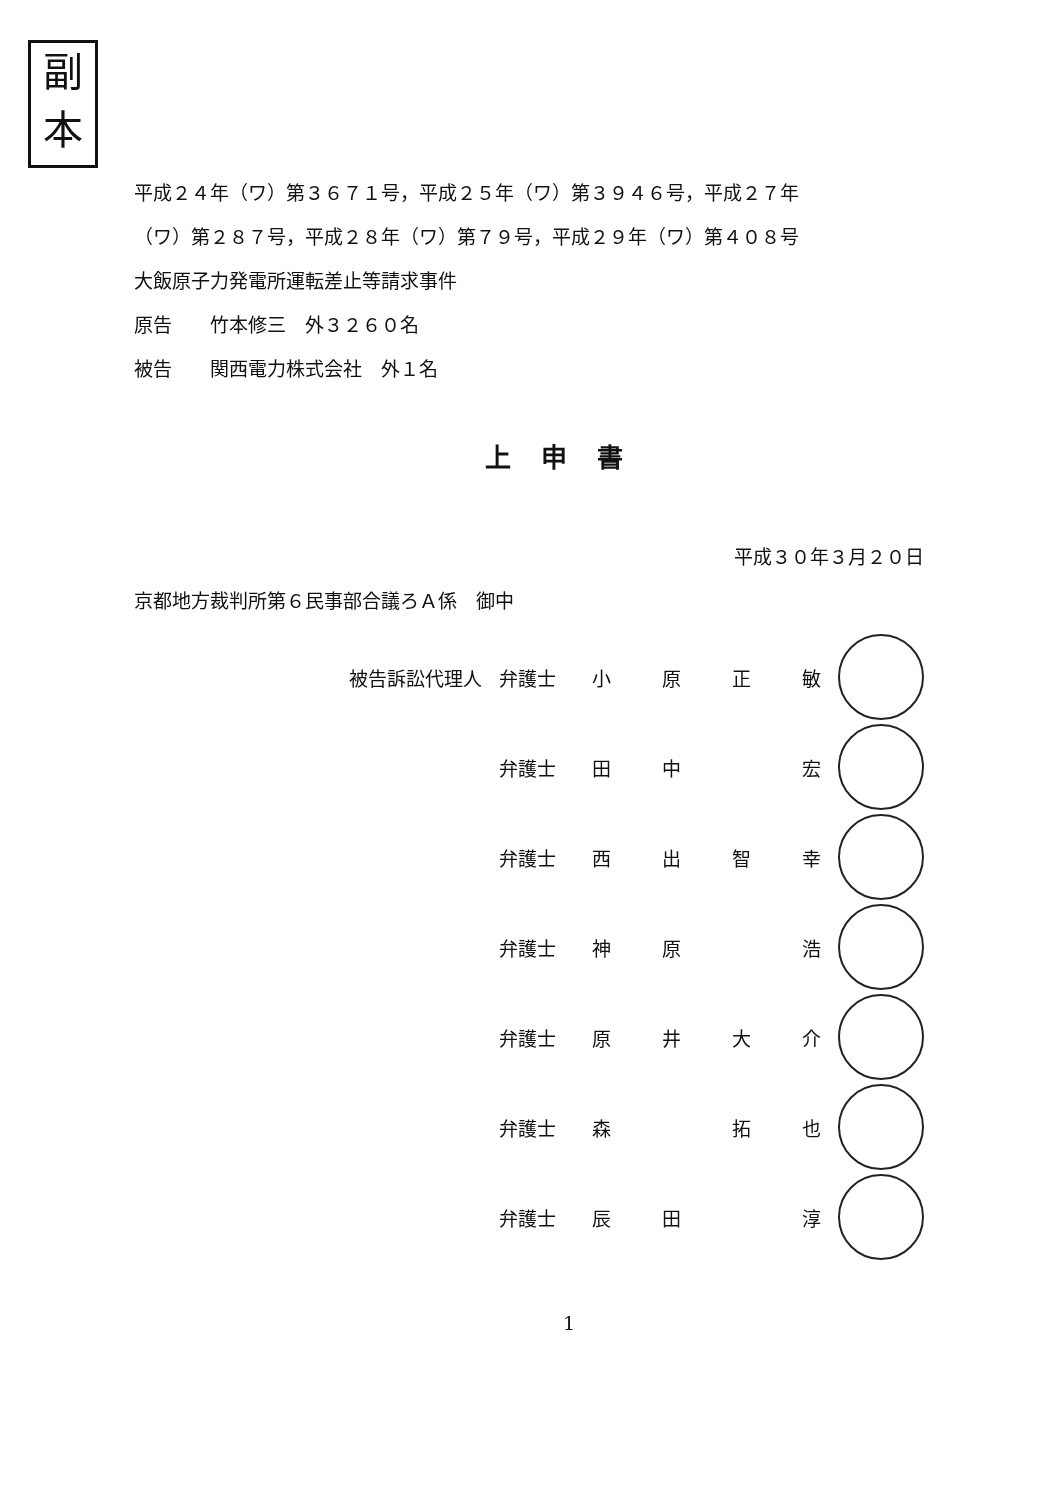副
本
平成２４年（ワ）第３６７１号，平成２５年（ワ）第３９４６号，平成２７年
（ワ）第２８７号，平成２８年（ワ）第７９号，平成２９年（ワ）第４０８号
大飯原子力発電所運転差止等請求事件
原告　　竹本修三　外３２６０名
被告　　関西電力株式会社　外１名
上申書
平成３０年３月２０日
京都地方裁判所第６民事部合議ろＡ係　御中
| 被告訴訟代理人 | 弁護士 | 小 | 原 | 正 | 敏 | |
| | 弁護士 | 田 | 中 | | 宏 | |
| | 弁護士 | 西 | 出 | 智 | 幸 | |
| | 弁護士 | 神 | 原 | | 浩 | |
| | 弁護士 | 原 | 井 | 大 | 介 | |
| | 弁護士 | 森 | | 拓 | 也 | |
| | 弁護士 | 辰 | 田 | | 淳 | |
1